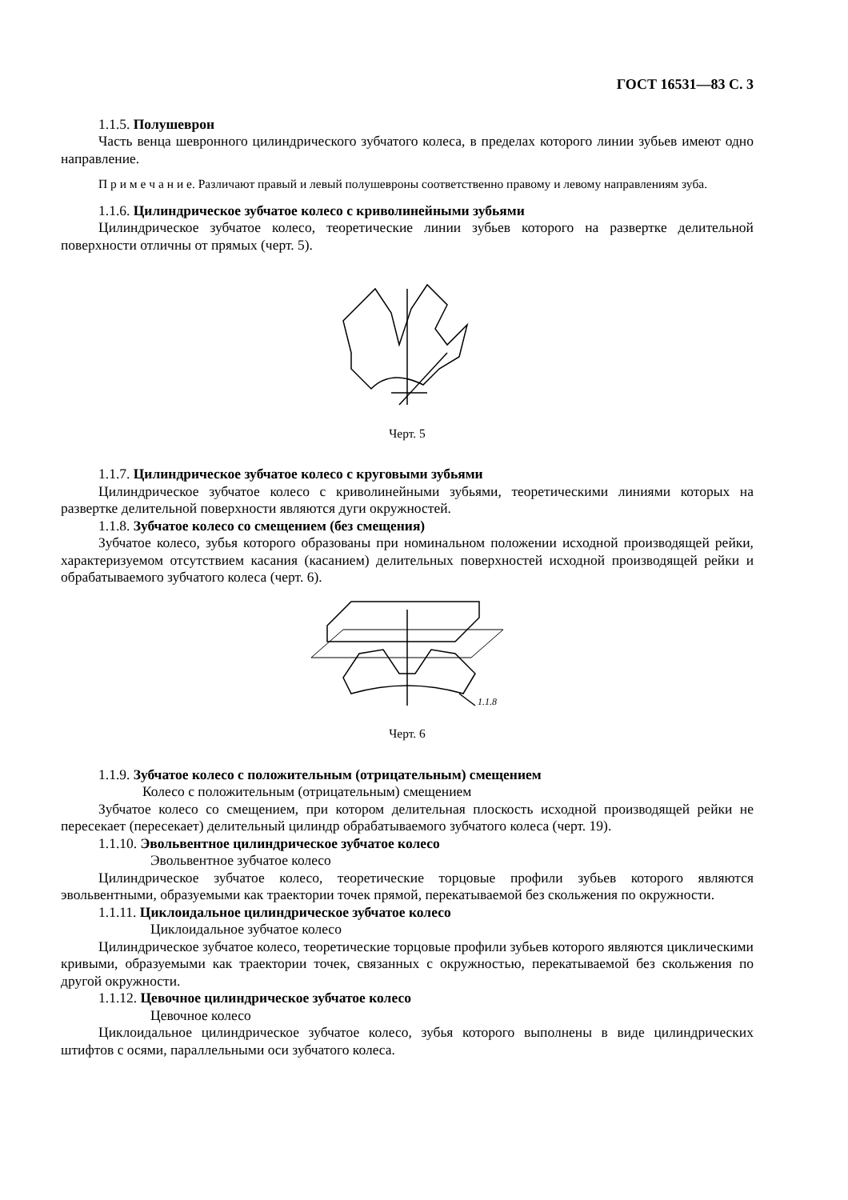ГОСТ 16531—83 С. 3
1.1.5. Полушеврон
Часть венца шевронного цилиндрического зубчатого колеса, в пределах которого линии зубьев имеют одно направление.
П р и м е ч а н и е. Различают правый и левый полушевроны соответственно правому и левому направлениям зуба.
1.1.6. Цилиндрическое зубчатое колесо с криволинейными зубьями
Цилиндрическое зубчатое колесо, теоретические линии зубьев которого на развертке делительной поверхности отличны от прямых (черт. 5).
Черт. 5
1.1.7. Цилиндрическое зубчатое колесо с круговыми зубьями
Цилиндрическое зубчатое колесо с криволинейными зубьями, теоретическими линиями которых на развертке делительной поверхности являются дуги окружностей.
1.1.8. Зубчатое колесо со смещением (без смещения)
Зубчатое колесо, зубья которого образованы при номинальном положении исходной производящей рейки, характеризуемом отсутствием касания (касанием) делительных поверхностей исходной производящей рейки и обрабатываемого зубчатого колеса (черт. 6).
1.1.8
Черт. 6
1.1.9. Зубчатое колесо с положительным (отрицательным) смещением
Колесо с положительным (отрицательным) смещением
Зубчатое колесо со смещением, при котором делительная плоскость исходной производящей рейки не пересекает (пересекает) делительный цилиндр обрабатываемого зубчатого колеса (черт. 19).
1.1.10. Эвольвентное цилиндрическое зубчатое колесо
Эвольвентное зубчатое колесо
Цилиндрическое зубчатое колесо, теоретические торцовые профили зубьев которого являются эвольвентными, образуемыми как траектории точек прямой, перекатываемой без скольжения по окружности.
1.1.11. Циклоидальное цилиндрическое зубчатое колесо
Циклоидальное зубчатое колесо
Цилиндрическое зубчатое колесо, теоретические торцовые профили зубьев которого являются циклическими кривыми, образуемыми как траектории точек, связанных с окружностью, перекатываемой без скольжения по другой окружности.
1.1.12. Цевочное цилиндрическое зубчатое колесо
Цевочное колесо
Циклоидальное цилиндрическое зубчатое колесо, зубья которого выполнены в виде цилиндрических штифтов с осями, параллельными оси зубчатого колеса.